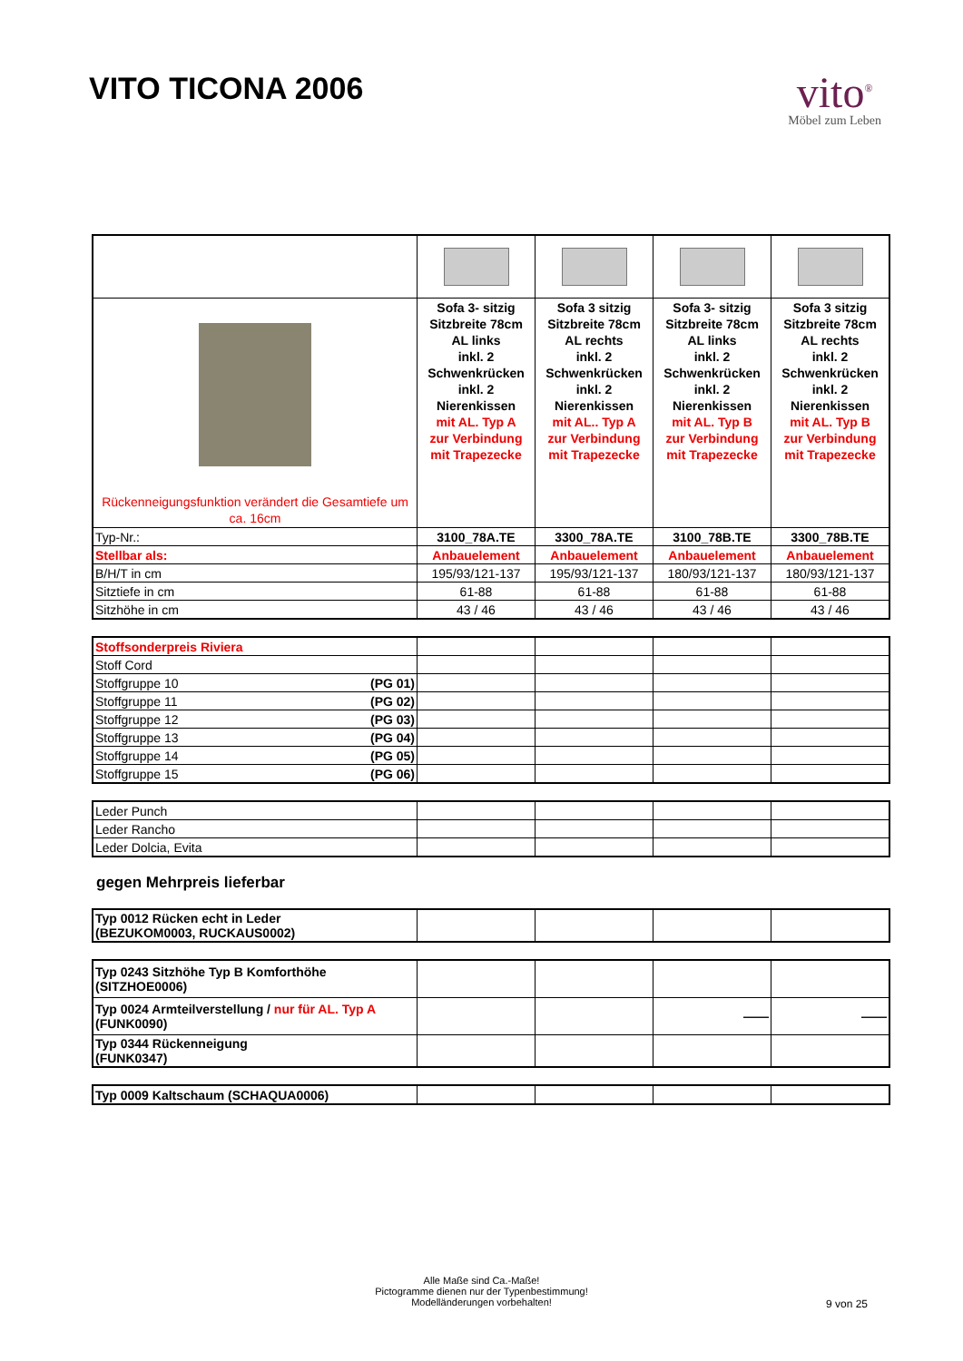VITO TICONA 2006
vito<sup>®</sup>
Möbel zum Leben
| Rückenneigungsfunktion verändert die Gesamtiefe um ca. 16cm | Sofa 3- sitzig Sitzbreite 78cm AL links inkl. 2 Schwenkrücken inkl. 2 Nierenkissen mit AL. Typ A zur Verbindung mit Trapezecke | Sofa 3 sitzig Sitzbreite 78cm AL rechts inkl. 2 Schwenkrücken inkl. 2 Nierenkissen mit AL.. Typ A zur Verbindung mit Trapezecke | Sofa 3- sitzig Sitzbreite 78cm AL links inkl. 2 Schwenkrücken inkl. 2 Nierenkissen mit AL. Typ B zur Verbindung mit Trapezecke | Sofa 3 sitzig Sitzbreite 78cm AL rechts inkl. 2 Schwenkrücken inkl. 2 Nierenkissen mit AL. Typ B zur Verbindung mit Trapezecke |
| Typ-Nr.: | 3100_78A.TE | 3300_78A.TE | 3100_78B.TE | 3300_78B.TE |
| Stellbar als: | Anbauelement | Anbauelement | Anbauelement | Anbauelement |
| B/H/T in cm | 195/93/121-137 | 195/93/121-137 | 180/93/121-137 | 180/93/121-137 |
| Sitztiefe in cm | 61-88 | 61-88 | 61-88 | 61-88 |
| Sitzhöhe in cm | 43 / 46 | 43 / 46 | 43 / 46 | 43 / 46 |
| Stoffsonderpreis Riviera | | | | |
| Stoff Cord | | | | |
| Stoffgruppe 10 (PG 01) | | | | |
| Stoffgruppe 11 (PG 02) | | | | |
| Stoffgruppe 12 (PG 03) | | | | |
| Stoffgruppe 13 (PG 04) | | | | |
| Stoffgruppe 14 (PG 05) | | | | |
| Stoffgruppe 15 (PG 06) | | | | |
| Leder Punch | | | | |
| Leder Rancho | | | | |
| Leder Dolcia, Evita | | | | |
gegen Mehrpreis lieferbar
| Typ 0012 Rücken echt in Leder (BEZUKOM0003, RUCKAUS0002) | | | | |
| Typ 0243 Sitzhöhe Typ B Komforthöhe (SITZHOE0006) | | | | |
| Typ 0024 Armteilverstellung / nur für AL. Typ A (FUNK0090) | | | —— | —— |
| Typ 0344 Rückenneigung (FUNK0347) | | | | |
| Typ 0009 Kaltschaum (SCHAQUA0006) | | | | |
Alle Maße sind Ca.-Maße!
Pictogramme dienen nur der Typenbestimmung!
Modelländerungen vorbehalten!
9 von 25